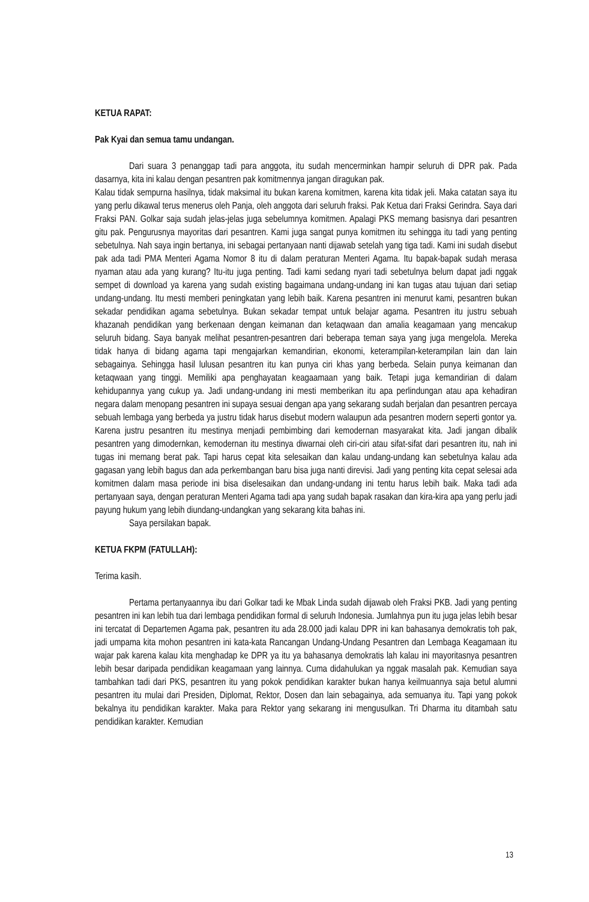KETUA RAPAT:
Pak Kyai dan semua tamu undangan.
Dari suara 3 penanggap tadi para anggota, itu sudah mencerminkan hampir seluruh di DPR pak. Pada dasarnya, kita ini kalau dengan pesantren pak komitmennya jangan diragukan pak.
Kalau tidak sempurna hasilnya, tidak maksimal itu bukan karena komitmen, karena kita tidak jeli. Maka catatan saya itu yang perlu dikawal terus menerus oleh Panja, oleh anggota dari seluruh fraksi. Pak Ketua dari Fraksi Gerindra. Saya dari Fraksi PAN. Golkar saja sudah jelas-jelas juga sebelumnya komitmen. Apalagi PKS memang basisnya dari pesantren gitu pak. Pengurusnya mayoritas dari pesantren. Kami juga sangat punya komitmen itu sehingga itu tadi yang penting sebetulnya. Nah saya ingin bertanya, ini sebagai pertanyaan nanti dijawab setelah yang tiga tadi. Kami ini sudah disebut pak ada tadi PMA Menteri Agama Nomor 8 itu di dalam peraturan Menteri Agama. Itu bapak-bapak sudah merasa nyaman atau ada yang kurang? Itu-itu juga penting. Tadi kami sedang nyari tadi sebetulnya belum dapat jadi nggak sempet di download ya karena yang sudah existing bagaimana undang-undang ini kan tugas atau tujuan dari setiap undang-undang. Itu mesti memberi peningkatan yang lebih baik. Karena pesantren ini menurut kami, pesantren bukan sekadar pendidikan agama sebetulnya. Bukan sekadar tempat untuk belajar agama. Pesantren itu justru sebuah khazanah pendidikan yang berkenaan dengan keimanan dan ketaqwaan dan amalia keagamaan yang mencakup seluruh bidang. Saya banyak melihat pesantren-pesantren dari beberapa teman saya yang juga mengelola. Mereka tidak hanya di bidang agama tapi mengajarkan kemandirian, ekonomi, keterampilan-keterampilan lain dan lain sebagainya. Sehingga hasil lulusan pesantren itu kan punya ciri khas yang berbeda. Selain punya keimanan dan ketaqwaan yang tinggi. Memiliki apa penghayatan keagaamaan yang baik. Tetapi juga kemandirian di dalam kehidupannya yang cukup ya. Jadi undang-undang ini mesti memberikan itu apa perlindungan atau apa kehadiran negara dalam menopang pesantren ini supaya sesuai dengan apa yang sekarang sudah berjalan dan pesantren percaya sebuah lembaga yang berbeda ya justru tidak harus disebut modern walaupun ada pesantren modern seperti gontor ya. Karena justru pesantren itu mestinya menjadi pembimbing dari kemodernan masyarakat kita. Jadi jangan dibalik pesantren yang dimodernkan, kemodernan itu mestinya diwarnai oleh ciri-ciri atau sifat-sifat dari pesantren itu, nah ini tugas ini memang berat pak. Tapi harus cepat kita selesaikan dan kalau undang-undang kan sebetulnya kalau ada gagasan yang lebih bagus dan ada perkembangan baru bisa juga nanti direvisi. Jadi yang penting kita cepat selesai ada komitmen dalam masa periode ini bisa diselesaikan dan undang-undang ini tentu harus lebih baik. Maka tadi ada pertanyaan saya, dengan peraturan Menteri Agama tadi apa yang sudah bapak rasakan dan kira-kira apa yang perlu jadi payung hukum yang lebih diundang-undangkan yang sekarang kita bahas ini.
Saya persilakan bapak.
KETUA FKPM (FATULLAH):
Terima kasih.
Pertama pertanyaannya ibu dari Golkar tadi ke Mbak Linda sudah dijawab oleh Fraksi PKB. Jadi yang penting pesantren ini kan lebih tua dari lembaga pendidikan formal di seluruh Indonesia. Jumlahnya pun itu juga jelas lebih besar ini tercatat di Departemen Agama pak, pesantren itu ada 28.000 jadi kalau DPR ini kan bahasanya demokratis toh pak, jadi umpama kita mohon pesantren ini kata-kata Rancangan Undang-Undang Pesantren dan Lembaga Keagamaan itu wajar pak karena kalau kita menghadap ke DPR ya itu ya bahasanya demokratis lah kalau ini mayoritasnya pesantren lebih besar daripada pendidikan keagamaan yang lainnya. Cuma didahulukan ya nggak masalah pak. Kemudian saya tambahkan tadi dari PKS, pesantren itu yang pokok pendidikan karakter bukan hanya keilmuannya saja betul alumni pesantren itu mulai dari Presiden, Diplomat, Rektor, Dosen dan lain sebagainya, ada semuanya itu. Tapi yang pokok bekalnya itu pendidikan karakter. Maka para Rektor yang sekarang ini mengusulkan. Tri Dharma itu ditambah satu pendidikan karakter. Kemudian
13